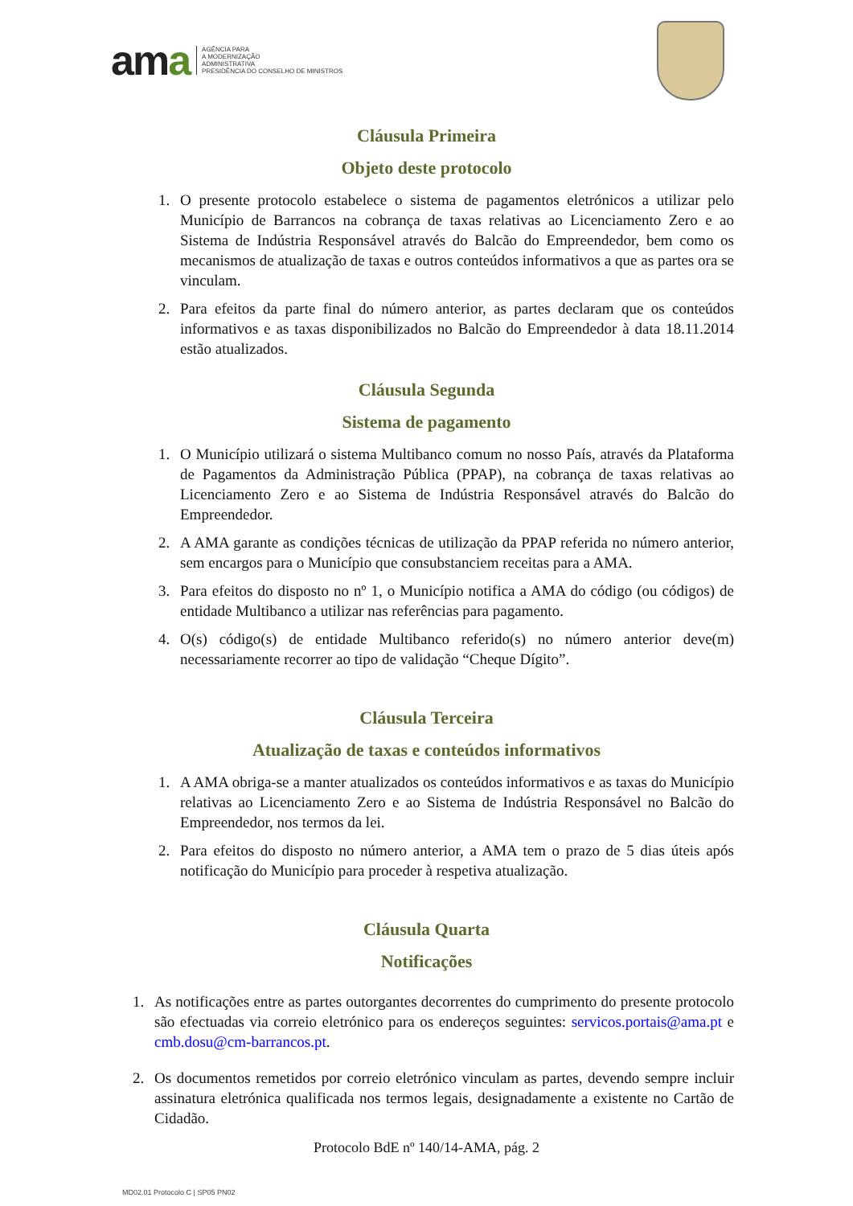ama
AGÊNCIA PARA
A MODERNIZAÇÃO
ADMINISTRATIVA
PRESIDÊNCIA DO CONSELHO DE MINISTROS
Cláusula Primeira
Objeto deste protocolo
1. O presente protocolo estabelece o sistema de pagamentos eletrónicos a utilizar pelo Município de Barrancos na cobrança de taxas relativas ao Licenciamento Zero e ao Sistema de Indústria Responsável através do Balcão do Empreendedor, bem como os mecanismos de atualização de taxas e outros conteúdos informativos a que as partes ora se vinculam.
2. Para efeitos da parte final do número anterior, as partes declaram que os conteúdos informativos e as taxas disponibilizados no Balcão do Empreendedor à data 18.11.2014 estão atualizados.
Cláusula Segunda
Sistema de pagamento
1. O Município utilizará o sistema Multibanco comum no nosso País, através da Plataforma de Pagamentos da Administração Pública (PPAP), na cobrança de taxas relativas ao Licenciamento Zero e ao Sistema de Indústria Responsável através do Balcão do Empreendedor.
2. A AMA garante as condições técnicas de utilização da PPAP referida no número anterior, sem encargos para o Município que consubstanciem receitas para a AMA.
3. Para efeitos do disposto no nº 1, o Município notifica a AMA do código (ou códigos) de entidade Multibanco a utilizar nas referências para pagamento.
4. O(s) código(s) de entidade Multibanco referido(s) no número anterior deve(m) necessariamente recorrer ao tipo de validação “Cheque Dígito”.
Cláusula Terceira
Atualização de taxas e conteúdos informativos
1. A AMA obriga-se a manter atualizados os conteúdos informativos e as taxas do Município relativas ao Licenciamento Zero e ao Sistema de Indústria Responsável no Balcão do Empreendedor, nos termos da lei.
2. Para efeitos do disposto no número anterior, a AMA tem o prazo de 5 dias úteis após notificação do Município para proceder à respetiva atualização.
Cláusula Quarta
Notificações
1. As notificações entre as partes outorgantes decorrentes do cumprimento do presente protocolo são efectuadas via correio eletrónico para os endereços seguintes: servicos.portais@ama.pt e cmb.dosu@cm-barrancos.pt.
2. Os documentos remetidos por correio eletrónico vinculam as partes, devendo sempre incluir assinatura eletrónica qualificada nos termos legais, designadamente a existente no Cartão de Cidadão.
Protocolo BdE nº 140/14-AMA, pág. 2
MD02.01 Protocolo C | SP05 PN02